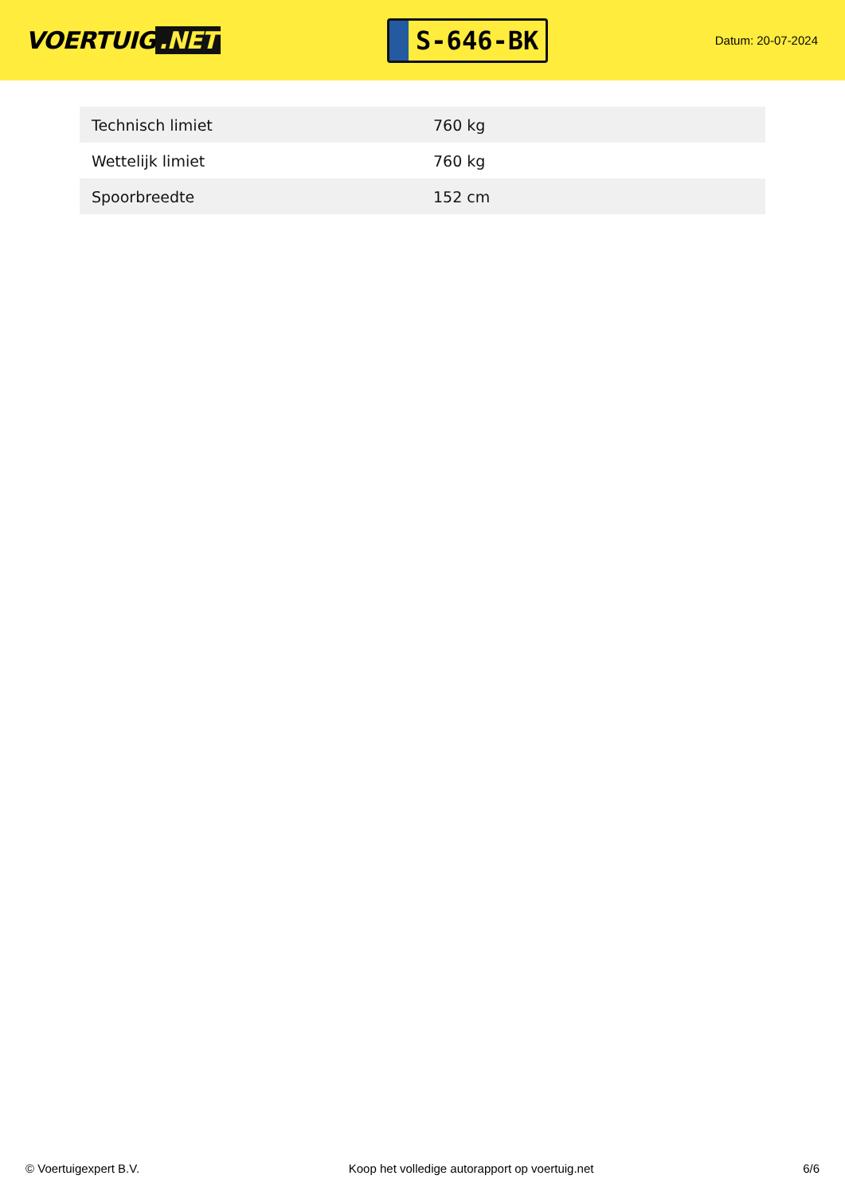VOERTUIG.NET
S-646-BK
Datum: 20-07-2024
| Technisch limiet | 760 kg |
| Wettelijk limiet | 760 kg |
| Spoorbreedte | 152 cm |
© Voertuigexpert B.V. Koop het volledige autorapport op voertuig.net 6/6